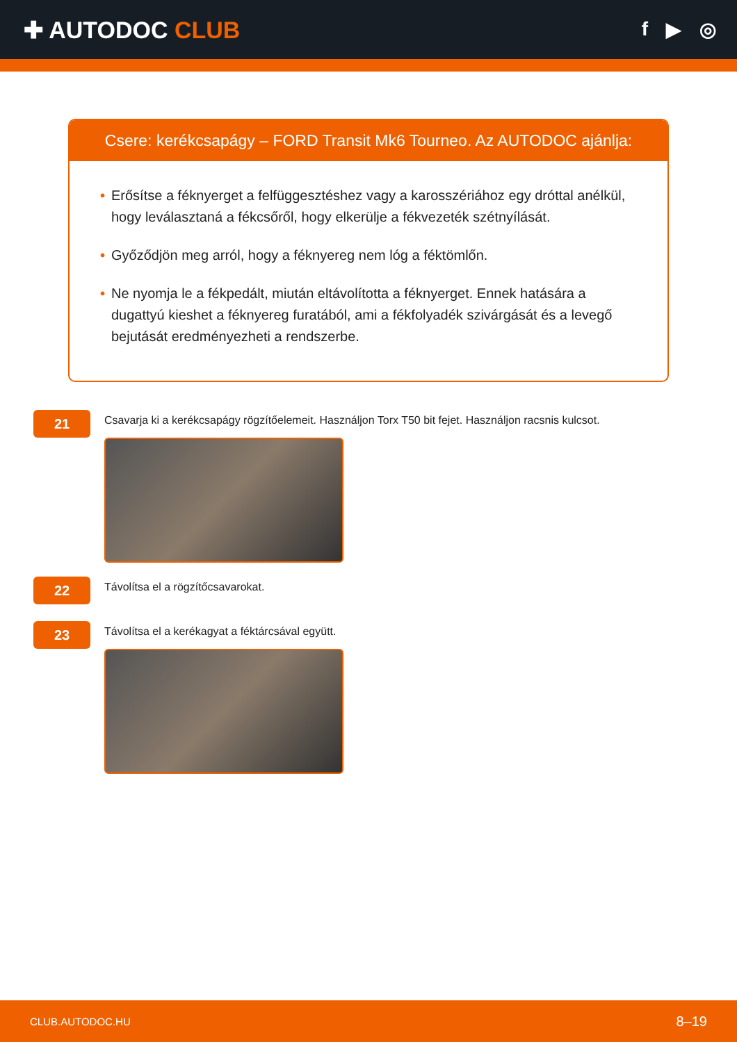✚ AUTODOC CLUB
f ▶ ◎
Csere: kerékcsapágy – FORD Transit Mk6 Tourneo. Az AUTODOC ajánlja:
• Erősítse a féknyerget a felfüggesztéshez vagy a karosszériához egy dróttal anélkül, hogy leválasztaná a fékcsőről, hogy elkerülje a fékvezeték szétnyílását.
• Győződjön meg arról, hogy a féknyereg nem lóg a féktömlőn.
• Ne nyomja le a fékpedált, miután eltávolította a féknyerget. Ennek hatására a dugattyú kieshet a féknyereg furatából, ami a fékfolyadék szivárgását és a levegő bejutását eredményezheti a rendszerbe.
21
Csavarja ki a kerékcsapágy rögzítőelemeit. Használjon Torx T50 bit fejet. Használjon racsnis kulcsot.
22
Távolítsa el a rögzítőcsavarokat.
23
Távolítsa el a kerékagyat a féktárcsával együtt.
CLUB.AUTODOC.HU 8–19